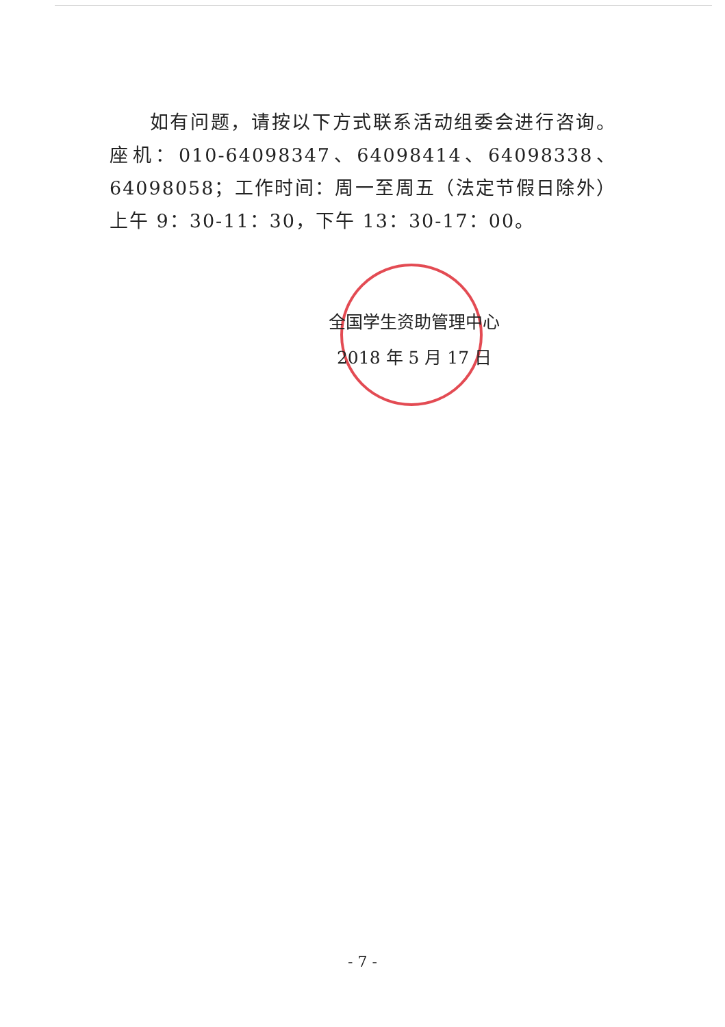如有问题，请按以下方式联系活动组委会进行咨询。座机：010-64098347、64098414、64098338、64098058；工作时间：周一至周五（法定节假日除外）上午 9：30-11：30，下午 13：30-17：00。
全国学生资助管理中心
2018 年 5 月 17 日
- 7 -